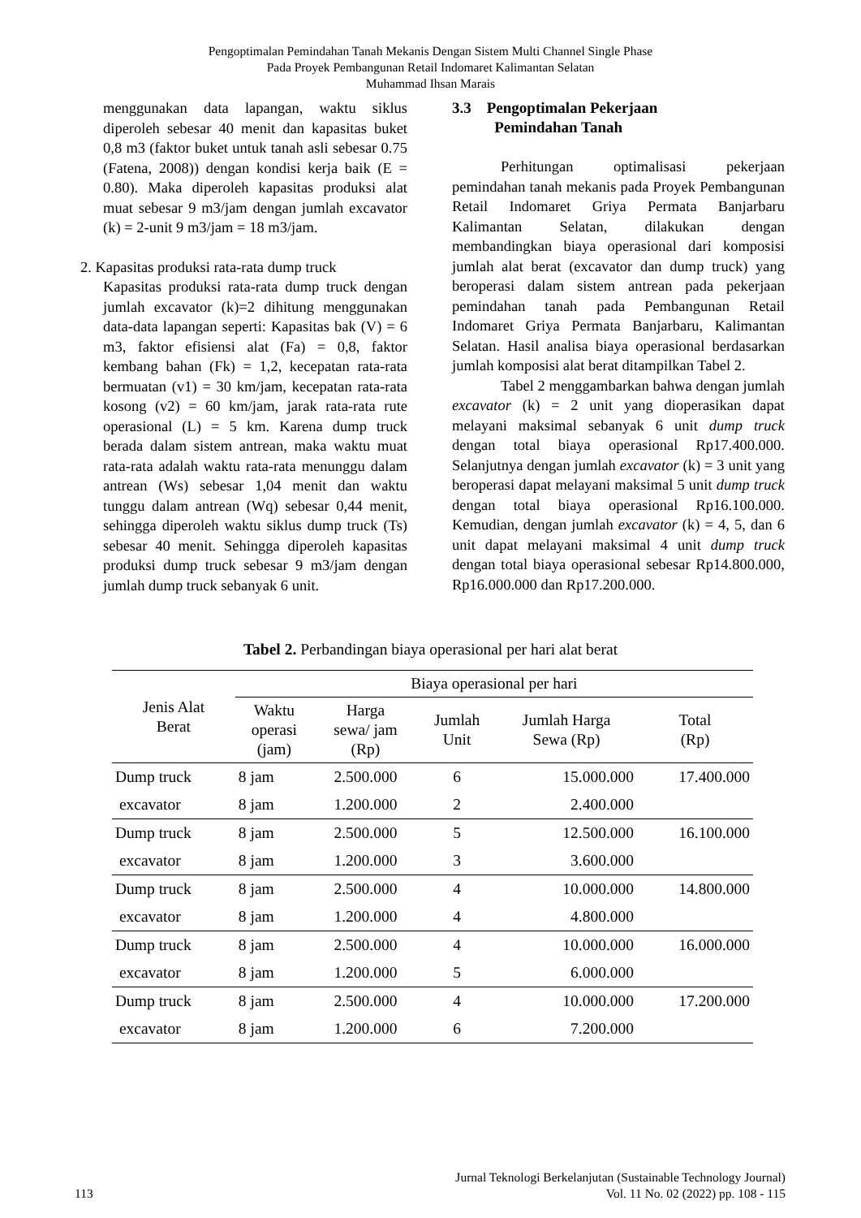Pengoptimalan Pemindahan Tanah Mekanis Dengan Sistem Multi Channel Single Phase
Pada Proyek Pembangunan Retail Indomaret Kalimantan Selatan
Muhammad Ihsan Marais
menggunakan data lapangan, waktu siklus diperoleh sebesar 40 menit dan kapasitas buket 0,8 m3 (faktor buket untuk tanah asli sebesar 0.75 (Fatena, 2008)) dengan kondisi kerja baik (E = 0.80). Maka diperoleh kapasitas produksi alat muat sebesar 9 m3/jam dengan jumlah excavator (k) = 2-unit 9 m3/jam = 18 m3/jam.
2. Kapasitas produksi rata-rata dump truck
Kapasitas produksi rata-rata dump truck dengan jumlah excavator (k)=2 dihitung menggunakan data-data lapangan seperti: Kapasitas bak (V) = 6 m3, faktor efisiensi alat (Fa) = 0,8, faktor kembang bahan (Fk) = 1,2, kecepatan rata-rata bermuatan (v1) = 30 km/jam, kecepatan rata-rata kosong (v2) = 60 km/jam, jarak rata-rata rute operasional (L) = 5 km. Karena dump truck berada dalam sistem antrean, maka waktu muat rata-rata adalah waktu rata-rata menunggu dalam antrean (Ws) sebesar 1,04 menit dan waktu tunggu dalam antrean (Wq) sebesar 0,44 menit, sehingga diperoleh waktu siklus dump truck (Ts) sebesar 40 menit. Sehingga diperoleh kapasitas produksi dump truck sebesar 9 m3/jam dengan jumlah dump truck sebanyak 6 unit.
3.3 Pengoptimalan Pekerjaan
Pemindahan Tanah
Perhitungan optimalisasi pekerjaan pemindahan tanah mekanis pada Proyek Pembangunan Retail Indomaret Griya Permata Banjarbaru Kalimantan Selatan, dilakukan dengan membandingkan biaya operasional dari komposisi jumlah alat berat (excavator dan dump truck) yang beroperasi dalam sistem antrean pada pekerjaan pemindahan tanah pada Pembangunan Retail Indomaret Griya Permata Banjarbaru, Kalimantan Selatan. Hasil analisa biaya operasional berdasarkan jumlah komposisi alat berat ditampilkan Tabel 2.
Tabel 2 menggambarkan bahwa dengan jumlah excavator (k) = 2 unit yang dioperasikan dapat melayani maksimal sebanyak 6 unit dump truck dengan total biaya operasional Rp17.400.000. Selanjutnya dengan jumlah excavator (k) = 3 unit yang beroperasi dapat melayani maksimal 5 unit dump truck dengan total biaya operasional Rp16.100.000. Kemudian, dengan jumlah excavator (k) = 4, 5, dan 6 unit dapat melayani maksimal 4 unit dump truck dengan total biaya operasional sebesar Rp14.800.000, Rp16.000.000 dan Rp17.200.000.
Tabel 2. Perbandingan biaya operasional per hari alat berat
| Jenis Alat Berat | Biaya operasional per hari | | | | |
| --- | --- | --- | --- | --- | --- |
| | Waktu operasi (jam) | Harga sewa/ jam (Rp) | Jumlah Unit | Jumlah Harga Sewa (Rp) | Total (Rp) |
| Dump truck | 8 jam | 2.500.000 | 6 | 15.000.000 | 17.400.000 |
| excavator | 8 jam | 1.200.000 | 2 | 2.400.000 | |
| Dump truck | 8 jam | 2.500.000 | 5 | 12.500.000 | 16.100.000 |
| excavator | 8 jam | 1.200.000 | 3 | 3.600.000 | |
| Dump truck | 8 jam | 2.500.000 | 4 | 10.000.000 | 14.800.000 |
| excavator | 8 jam | 1.200.000 | 4 | 4.800.000 | |
| Dump truck | 8 jam | 2.500.000 | 4 | 10.000.000 | 16.000.000 |
| excavator | 8 jam | 1.200.000 | 5 | 6.000.000 | |
| Dump truck | 8 jam | 2.500.000 | 4 | 10.000.000 | 17.200.000 |
| excavator | 8 jam | 1.200.000 | 6 | 7.200.000 | |
Jurnal Teknologi Berkelanjutan (Sustainable Technology Journal)
113 Vol. 11 No. 02 (2022) pp. 108 - 115